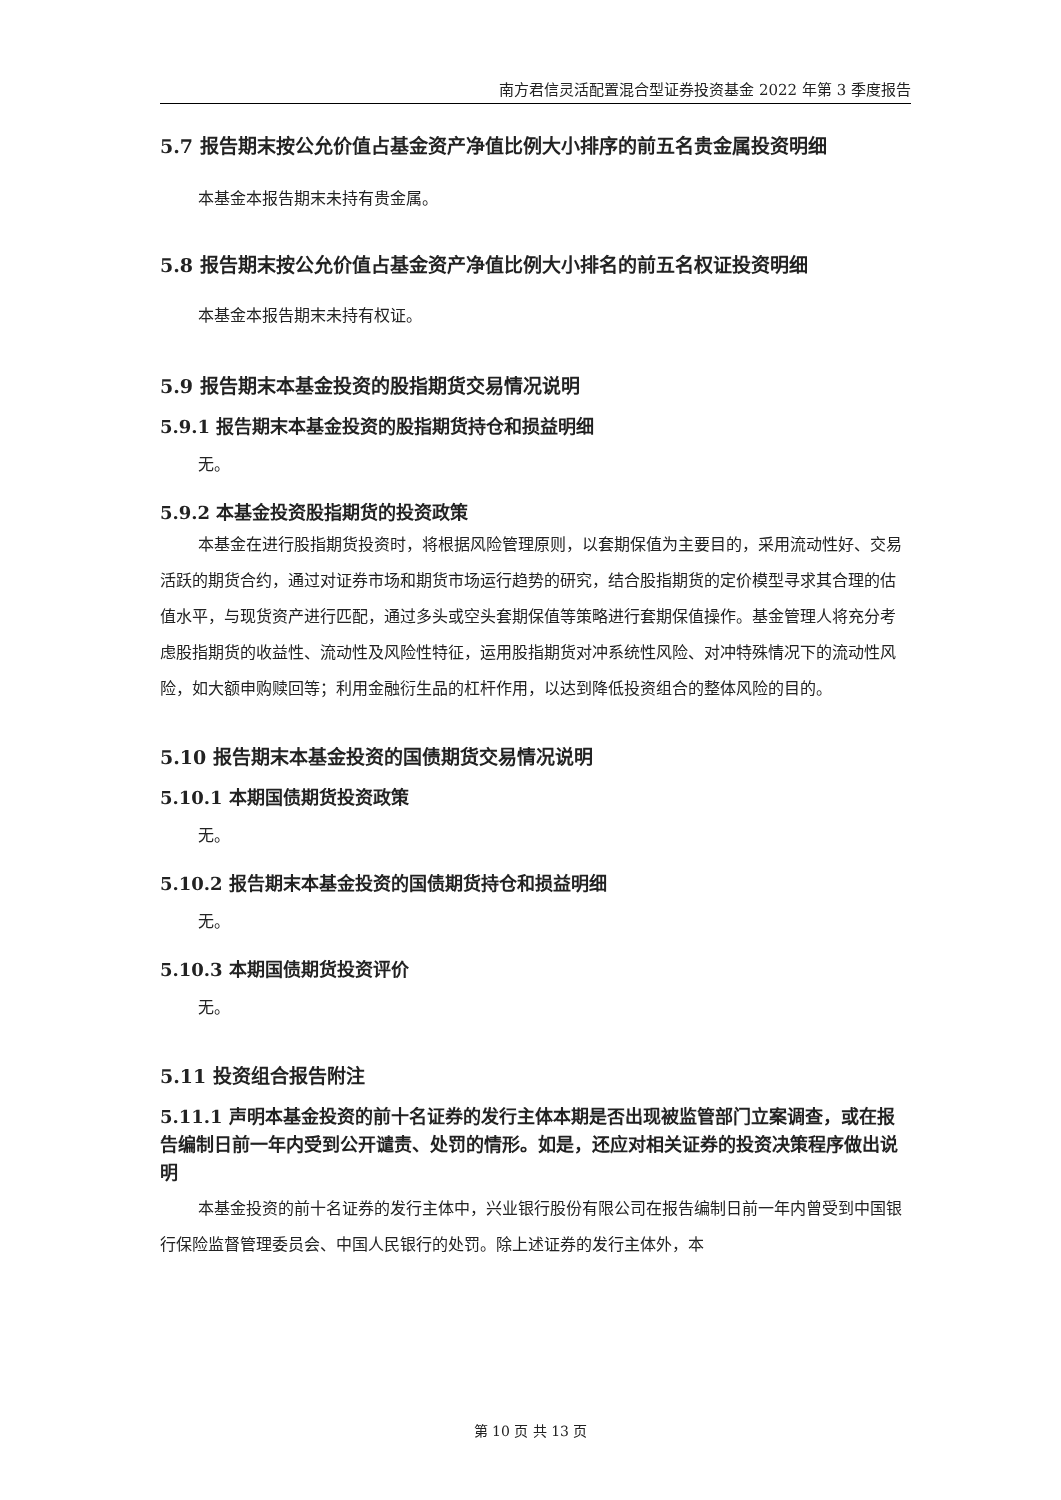南方君信灵活配置混合型证券投资基金 2022 年第 3 季度报告
5.7 报告期末按公允价值占基金资产净值比例大小排序的前五名贵金属投资明细
本基金本报告期末未持有贵金属。
5.8 报告期末按公允价值占基金资产净值比例大小排名的前五名权证投资明细
本基金本报告期末未持有权证。
5.9 报告期末本基金投资的股指期货交易情况说明
5.9.1 报告期末本基金投资的股指期货持仓和损益明细
无。
5.9.2 本基金投资股指期货的投资政策
本基金在进行股指期货投资时，将根据风险管理原则，以套期保值为主要目的，采用流动性好、交易活跃的期货合约，通过对证券市场和期货市场运行趋势的研究，结合股指期货的定价模型寻求其合理的估值水平，与现货资产进行匹配，通过多头或空头套期保值等策略进行套期保值操作。基金管理人将充分考虑股指期货的收益性、流动性及风险性特征，运用股指期货对冲系统性风险、对冲特殊情况下的流动性风险，如大额申购赎回等；利用金融衍生品的杠杆作用，以达到降低投资组合的整体风险的目的。
5.10 报告期末本基金投资的国债期货交易情况说明
5.10.1 本期国债期货投资政策
无。
5.10.2 报告期末本基金投资的国债期货持仓和损益明细
无。
5.10.3 本期国债期货投资评价
无。
5.11 投资组合报告附注
5.11.1 声明本基金投资的前十名证券的发行主体本期是否出现被监管部门立案调查，或在报告编制日前一年内受到公开谴责、处罚的情形。如是，还应对相关证券的投资决策程序做出说明
本基金投资的前十名证券的发行主体中，兴业银行股份有限公司在报告编制日前一年内曾受到中国银行保险监督管理委员会、中国人民银行的处罚。除上述证券的发行主体外，本
第 10 页 共 13 页